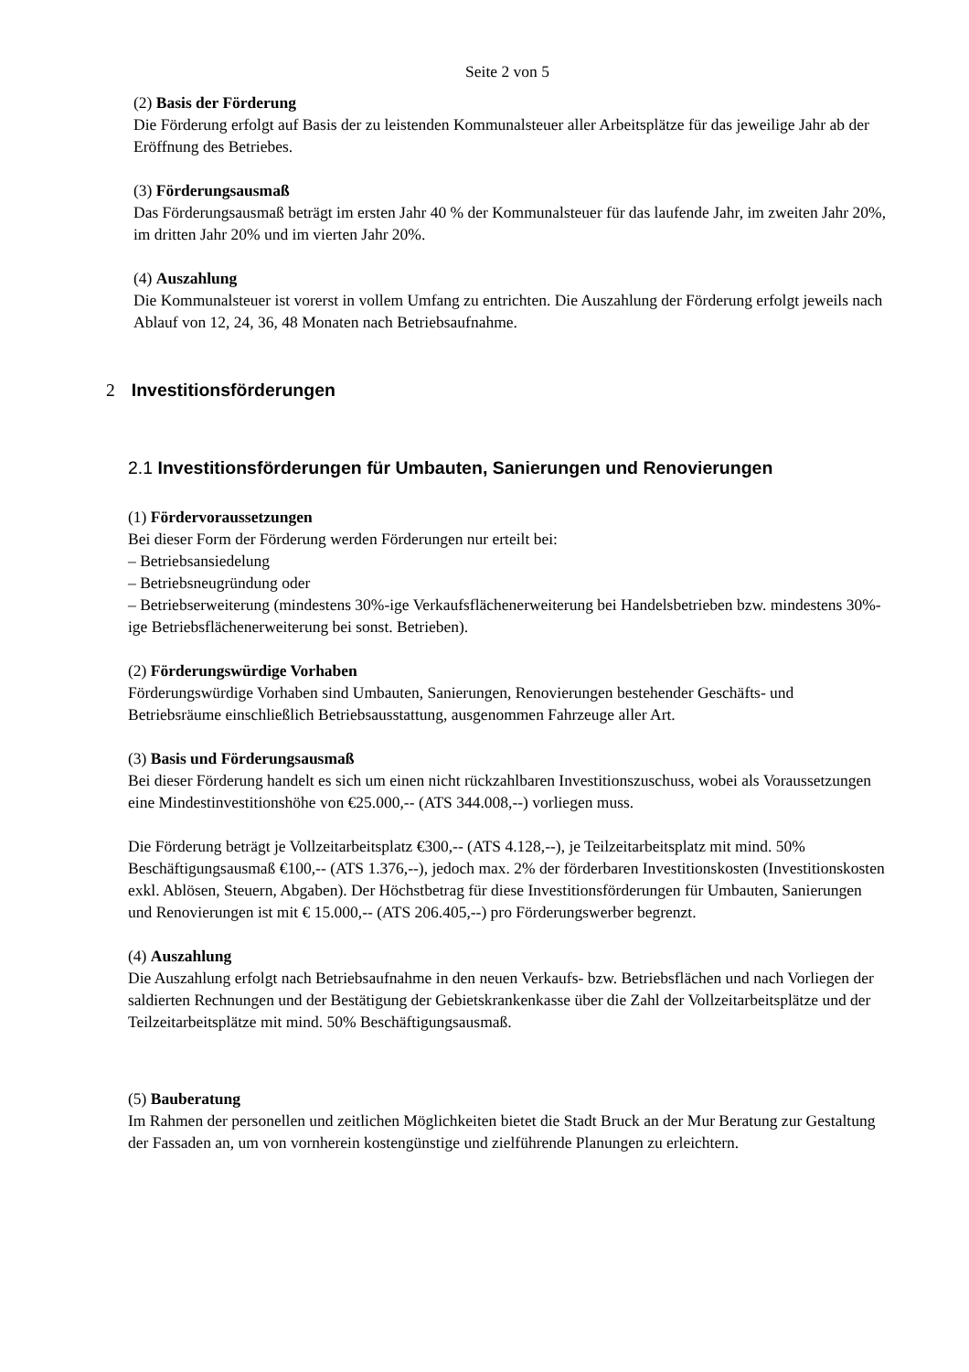Seite 2 von 5
(2) Basis der Förderung
Die Förderung erfolgt auf Basis der zu leistenden Kommunalsteuer aller Arbeitsplätze für das jeweilige Jahr ab der Eröffnung des Betriebes.
(3) Förderungsausmaß
Das Förderungsausmaß beträgt im ersten Jahr 40 % der Kommunalsteuer für das laufende Jahr, im zweiten Jahr 20%, im dritten Jahr 20% und im vierten Jahr 20%.
(4) Auszahlung
Die Kommunalsteuer ist vorerst in vollem Umfang zu entrichten. Die Auszahlung der Förderung erfolgt jeweils nach Ablauf von 12, 24, 36, 48 Monaten nach Betriebsaufnahme.
2 Investitionsförderungen
2.1 Investitionsförderungen für Umbauten, Sanierungen und Renovierungen
(1) Fördervoraussetzungen
Bei dieser Form der Förderung werden Förderungen nur erteilt bei:
– Betriebsansiedelung
– Betriebsneugründung oder
– Betriebserweiterung (mindestens 30%-ige Verkaufsflächenerweiterung bei Handelsbetrieben bzw. mindestens 30%-ige Betriebsflächenerweiterung bei sonst. Betrieben).
(2) Förderungswürdige Vorhaben
Förderungswürdige Vorhaben sind Umbauten, Sanierungen, Renovierungen bestehender Geschäfts- und Betriebsräume einschließlich Betriebsausstattung, ausgenommen Fahrzeuge aller Art.
(3) Basis und Förderungsausmaß
Bei dieser Förderung handelt es sich um einen nicht rückzahlbaren Investitionszuschuss, wobei als Voraussetzungen eine Mindestinvestitionshöhe von €25.000,-- (ATS 344.008,--) vorliegen muss.
Die Förderung beträgt je Vollzeitarbeitsplatz €300,-- (ATS 4.128,--), je Teilzeitarbeitsplatz mit mind. 50% Beschäftigungsausmaß €100,-- (ATS 1.376,--), jedoch max. 2% der förderbaren Investitionskosten (Investitionskosten exkl. Ablösen, Steuern, Abgaben). Der Höchstbetrag für diese Investitionsförderungen für Umbauten, Sanierungen und Renovierungen ist mit € 15.000,-- (ATS 206.405,--) pro Förderungswerber begrenzt.
(4) Auszahlung
Die Auszahlung erfolgt nach Betriebsaufnahme in den neuen Verkaufs- bzw. Betriebsflächen und nach Vorliegen der saldierten Rechnungen und der Bestätigung der Gebietskrankenkasse über die Zahl der Vollzeitarbeitsplätze und der Teilzeitarbeitsplätze mit mind. 50% Beschäftigungsausmaß.
(5) Bauberatung
Im Rahmen der personellen und zeitlichen Möglichkeiten bietet die Stadt Bruck an der Mur Beratung zur Gestaltung der Fassaden an, um von vornherein kostengünstige und zielführende Planungen zu erleichtern.